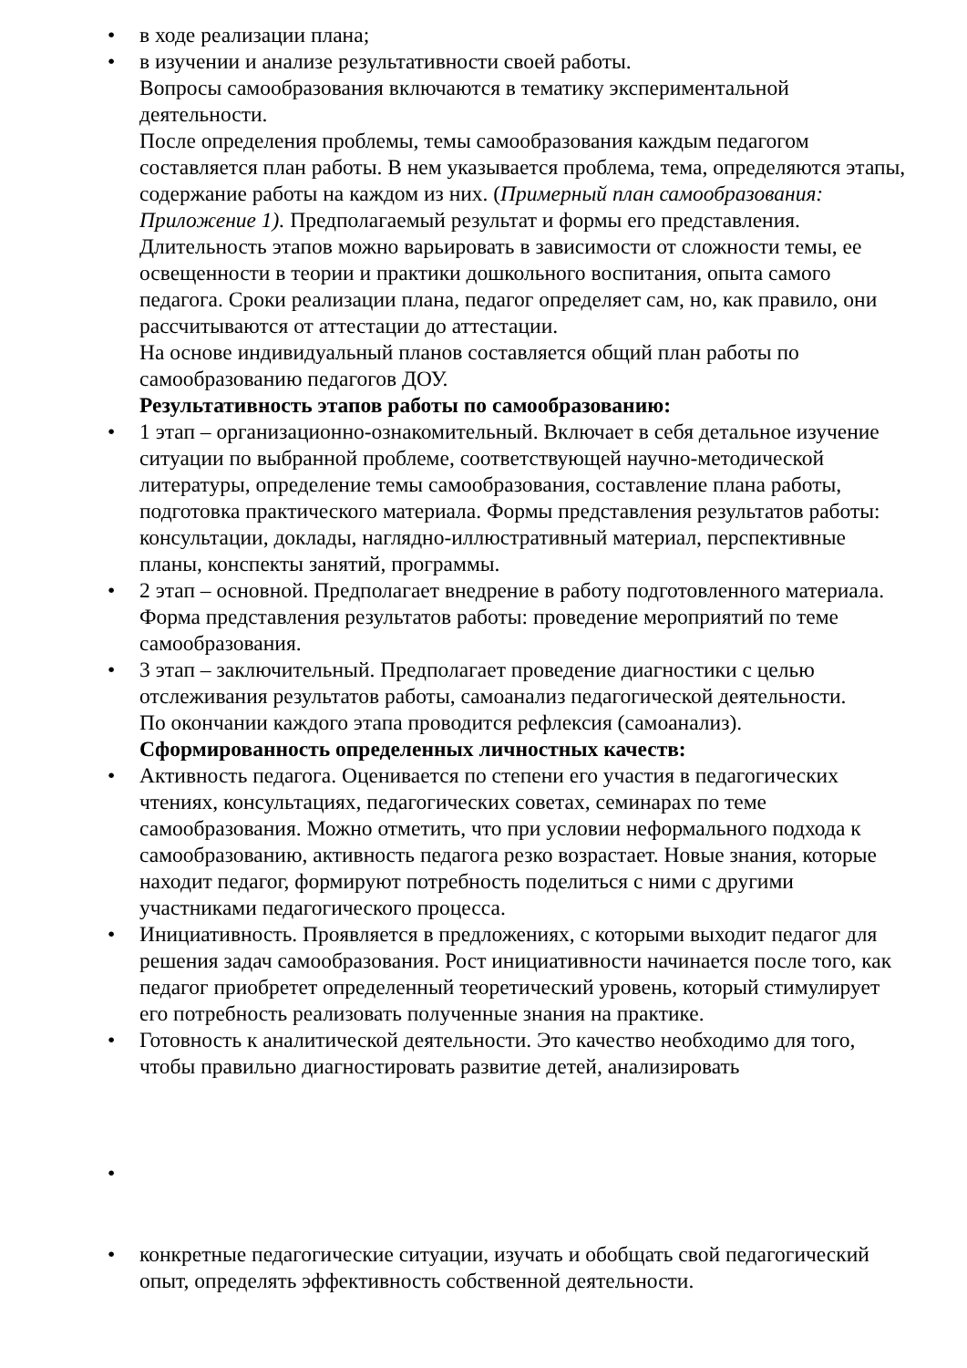• в ходе реализации плана;
• в изучении и анализе результативности своей работы.
Вопросы самообразования включаются в тематику экспериментальной деятельности.
После определения проблемы, темы самообразования каждым педагогом составляется план работы. В нем указывается проблема, тема, определяются этапы, содержание работы на каждом из них. (Примерный план самообразования: Приложение 1). Предполагаемый результат и формы его представления. Длительность этапов можно варьировать в зависимости от сложности темы, ее освещенности в теории и практики дошкольного воспитания, опыта самого педагога. Сроки реализации плана, педагог определяет сам, но, как правило, они рассчитываются от аттестации до аттестации.
На основе индивидуальный планов составляется общий план работы по самообразованию педагогов ДОУ.
Результативность этапов работы по самообразованию:
• 1 этап – организационно-ознакомительный. Включает в себя детальное изучение ситуации по выбранной проблеме, соответствующей научно-методической литературы, определение темы самообразования, составление плана работы, подготовка практического материала. Формы представления результатов работы: консультации, доклады, наглядно-иллюстративный материал, перспективные планы, конспекты занятий, программы.
• 2 этап – основной. Предполагает внедрение в работу подготовленного материала. Форма представления результатов работы: проведение мероприятий по теме самообразования.
• 3 этап – заключительный. Предполагает проведение диагностики с целью отслеживания результатов работы, самоанализ педагогической деятельности.
По окончании каждого этапа проводится рефлексия (самоанализ).
Сформированность определенных личностных качеств:
• Активность педагога. Оценивается по степени его участия в педагогических чтениях, консультациях, педагогических советах, семинарах по теме самообразования. Можно отметить, что при условии неформального подхода к самообразованию, активность педагога резко возрастает. Новые знания, которые находит педагог, формируют потребность поделиться с ними с другими участниками педагогического процесса.
• Инициативность. Проявляется в предложениях, с которыми выходит педагог для решения задач самообразования. Рост инициативности начинается после того, как педагог приобретет определенный теоретический уровень, который стимулирует его потребность реализовать полученные знания на практике.
• Готовность к аналитической деятельности. Это качество необходимо для того, чтобы правильно диагностировать развитие детей, анализировать
• • конкретные педагогические ситуации, изучать и обобщать свой педагогический опыт, определять эффективность собственной деятельности.